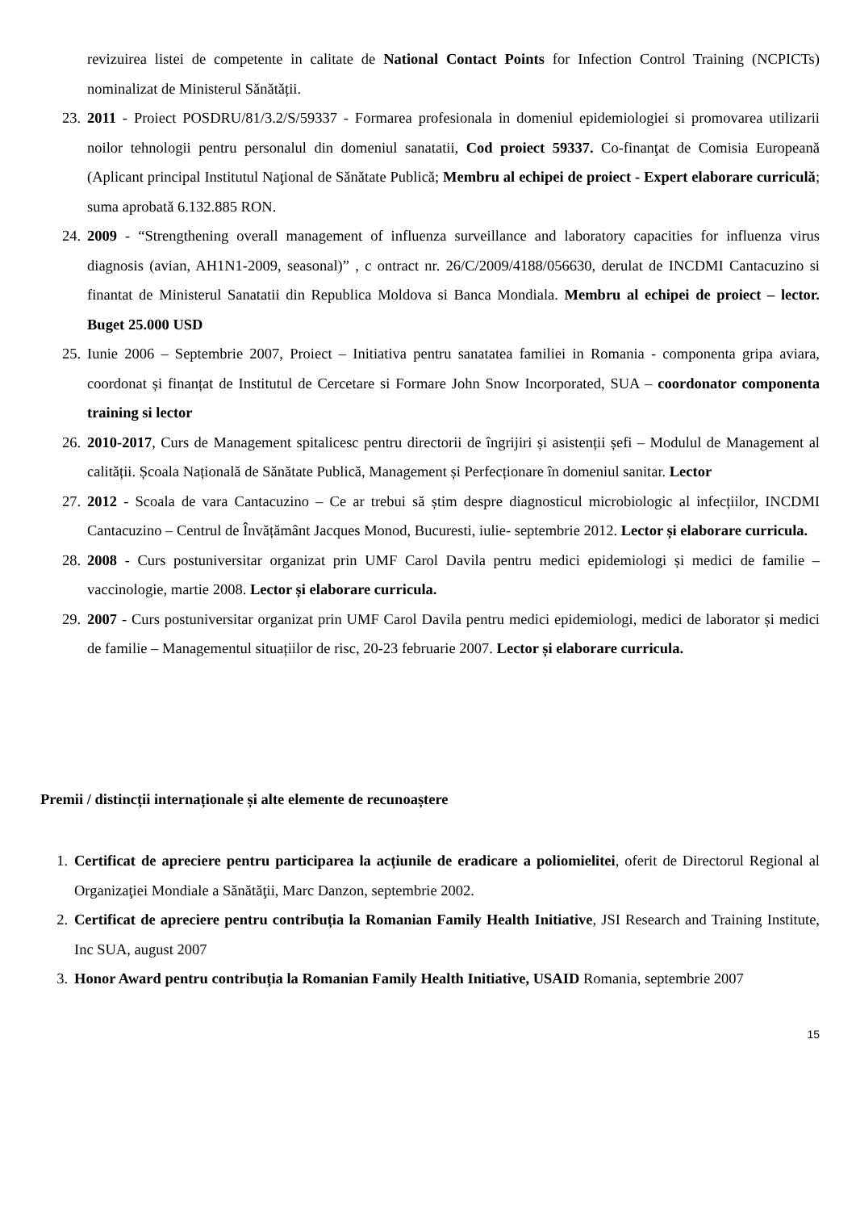revizuirea listei de competente in calitate de National Contact Points for Infection Control Training (NCPICTs) nominalizat de Ministerul Sănătății.
23. 2011 - Proiect POSDRU/81/3.2/S/59337 - Formarea profesionala in domeniul epidemiologiei si promovarea utilizarii noilor tehnologii pentru personalul din domeniul sanatatii, Cod proiect 59337. Co-finanţat de Comisia Europeană (Aplicant principal Institutul Naţional de Sănătate Publică; Membru al echipei de proiect - Expert elaborare curriculă; suma aprobată 6.132.885 RON.
24. 2009 - “Strengthening overall management of influenza surveillance and laboratory capacities for influenza virus diagnosis (avian, AH1N1-2009, seasonal)” , c ontract nr. 26/C/2009/4188/056630, derulat de INCDMI Cantacuzino si finantat de Ministerul Sanatatii din Republica Moldova si Banca Mondiala. Membru al echipei de proiect – lector. Buget 25.000 USD
25. Iunie 2006 – Septembrie 2007, Proiect – Initiativa pentru sanatatea familiei in Romania - componenta gripa aviara, coordonat și finanțat de Institutul de Cercetare si Formare John Snow Incorporated, SUA – coordonator componenta training si lector
26. 2010-2017, Curs de Management spitalicesc pentru directorii de îngrijiri și asistenții șefi – Modulul de Management al calității. Școala Națională de Sănătate Publică, Management și Perfecționare în domeniul sanitar. Lector
27. 2012 - Scoala de vara Cantacuzino – Ce ar trebui să știm despre diagnosticul microbiologic al infecțiilor, INCDMI Cantacuzino – Centrul de Învățământ Jacques Monod, Bucuresti, iulie- septembrie 2012. Lector și elaborare curricula.
28. 2008 - Curs postuniversitar organizat prin UMF Carol Davila pentru medici epidemiologi și medici de familie – vaccinologie, martie 2008. Lector și elaborare curricula.
29. 2007 - Curs postuniversitar organizat prin UMF Carol Davila pentru medici epidemiologi, medici de laborator și medici de familie – Managementul situațiilor de risc, 20-23 februarie 2007. Lector și elaborare curricula.
Premii / distincții internaționale și alte elemente de recunoaștere
1. Certificat de apreciere pentru participarea la acțiunile de eradicare a poliomielitei, oferit de Directorul Regional al Organizaţiei Mondiale a Sănătăţii, Marc Danzon, septembrie 2002.
2. Certificat de apreciere pentru contribuția la Romanian Family Health Initiative, JSI Research and Training Institute, Inc SUA, august 2007
3. Honor Award pentru contribuția la Romanian Family Health Initiative, USAID Romania, septembrie 2007
15